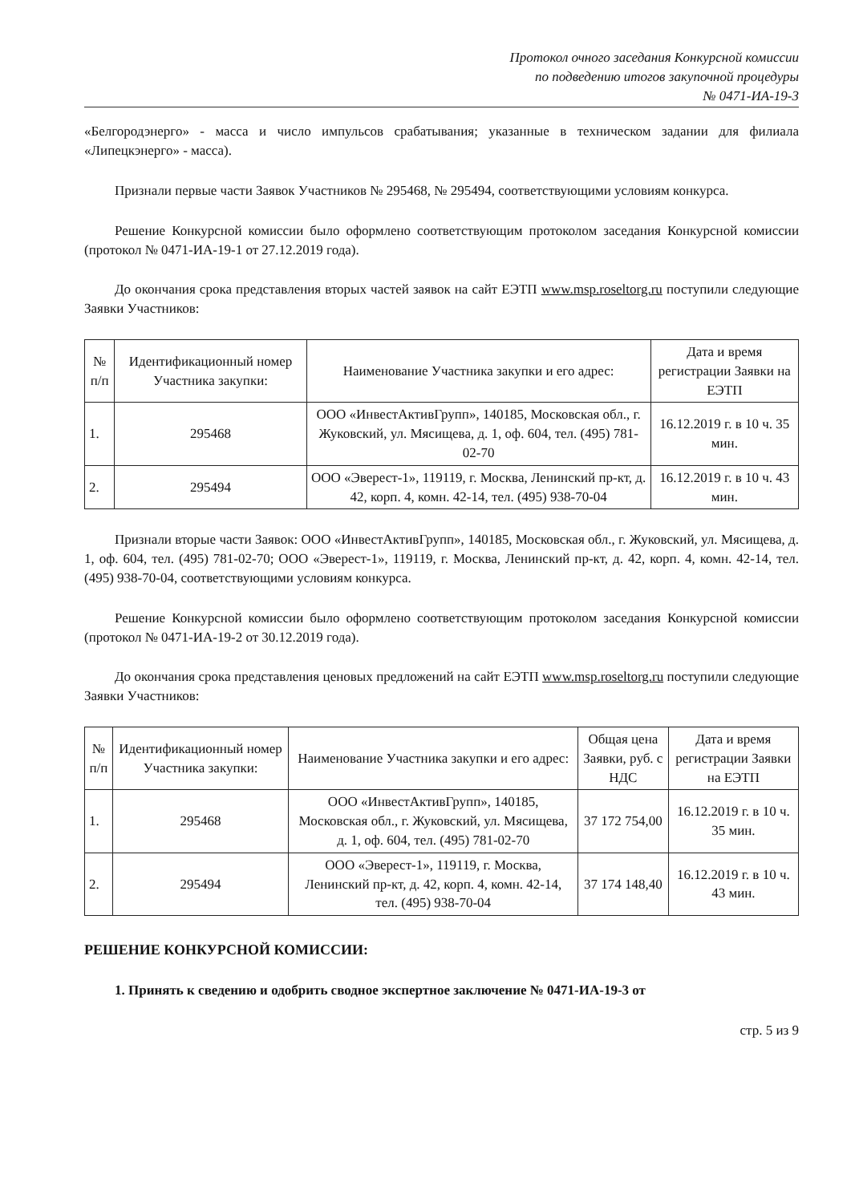Протокол очного заседания Конкурсной комиссии
по подведению итогов закупочной процедуры
№ 0471-ИА-19-3
«Белгородэнерго» - масса и число импульсов срабатывания; указанные в техническом задании для филиала «Липецкэнерго» - масса).
Признали первые части Заявок Участников № 295468, № 295494, соответствующими условиям конкурса.
Решение Конкурсной комиссии было оформлено соответствующим протоколом заседания Конкурсной комиссии (протокол № 0471-ИА-19-1 от 27.12.2019 года).
До окончания срока представления вторых частей заявок на сайт ЕЭТП www.msp.roseltorg.ru поступили следующие Заявки Участников:
| № п/п | Идентификационный номер Участника закупки: | Наименование Участника закупки и его адрес: | Дата и время регистрации Заявки на ЕЭТП |
| --- | --- | --- | --- |
| 1. | 295468 | ООО «ИнвестАктивГрупп», 140185, Московская обл., г. Жуковский, ул. Мясищева, д. 1, оф. 604, тел. (495) 781-02-70 | 16.12.2019 г. в 10 ч. 35 мин. |
| 2. | 295494 | ООО «Эверест-1», 119119, г. Москва, Ленинский пр-кт, д. 42, корп. 4, комн. 42-14, тел. (495) 938-70-04 | 16.12.2019 г. в 10 ч. 43 мин. |
Признали вторые части Заявок: ООО «ИнвестАктивГрупп», 140185, Московская обл., г. Жуковский, ул. Мясищева, д. 1, оф. 604, тел. (495) 781-02-70; ООО «Эверест-1», 119119, г. Москва, Ленинский пр-кт, д. 42, корп. 4, комн. 42-14, тел. (495) 938-70-04, соответствующими условиям конкурса.
Решение Конкурсной комиссии было оформлено соответствующим протоколом заседания Конкурсной комиссии (протокол № 0471-ИА-19-2 от 30.12.2019 года).
До окончания срока представления ценовых предложений на сайт ЕЭТП www.msp.roseltorg.ru поступили следующие Заявки Участников:
| № п/п | Идентификационный номер Участника закупки: | Наименование Участника закупки и его адрес: | Общая цена Заявки, руб. с НДС | Дата и время регистрации Заявки на ЕЭТП |
| --- | --- | --- | --- | --- |
| 1. | 295468 | ООО «ИнвестАктивГрупп», 140185, Московская обл., г. Жуковский, ул. Мясищева, д. 1, оф. 604, тел. (495) 781-02-70 | 37 172 754,00 | 16.12.2019 г. в 10 ч. 35 мин. |
| 2. | 295494 | ООО «Эверест-1», 119119, г. Москва, Ленинский пр-кт, д. 42, корп. 4, комн. 42-14, тел. (495) 938-70-04 | 37 174 148,40 | 16.12.2019 г. в 10 ч. 43 мин. |
РЕШЕНИЕ КОНКУРСНОЙ КОМИССИИ:
1. Принять к сведению и одобрить сводное экспертное заключение № 0471-ИА-19-3 от
стр. 5 из 9